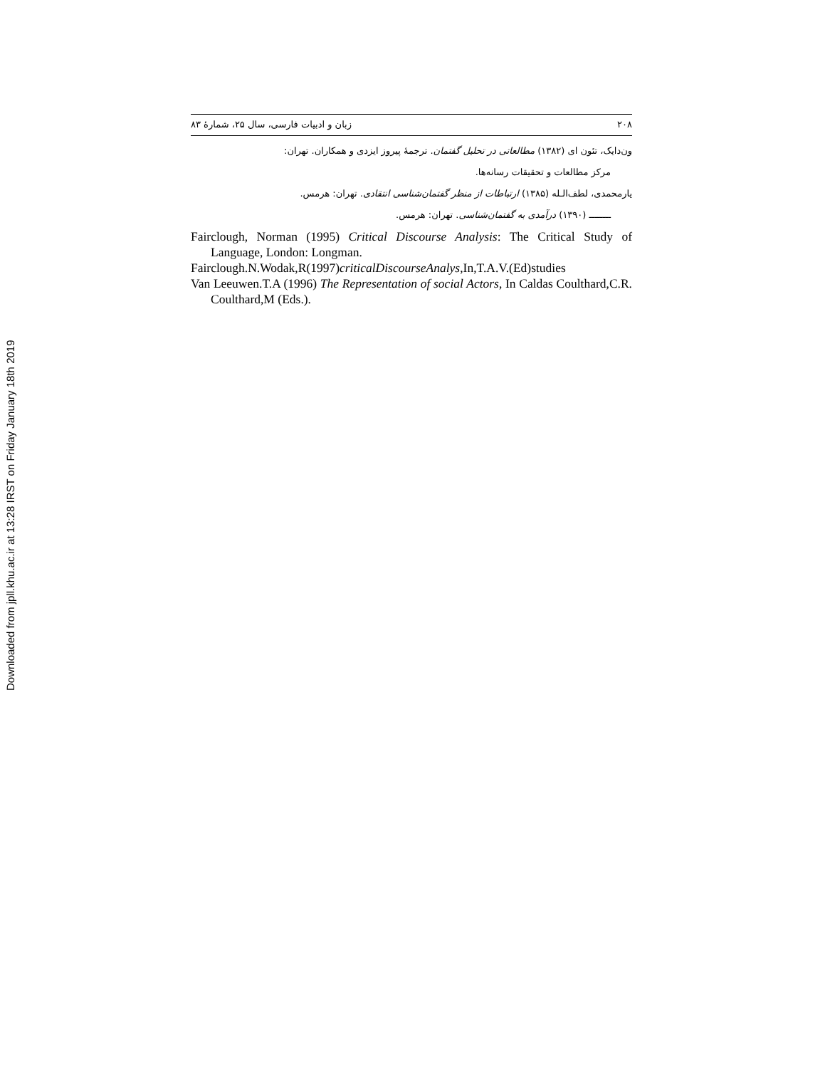Downloaded from jpll.khu.ac.ir at 13:28 IRST on Friday January 18th 2019
۲۰۸ زبان و ادبیات فارسی، سال ۲۵، شمارۀ ۸۳
ون‌دایک، تئون ای (۱۳۸۲) مطالعاتی در تحلیل گفتمان. ترجمۀ پیروز ایزدی و همکاران. تهران:
مرکز مطالعات و تحقیقات رسانه‌ها.
یارمحمدی، لطف‌الـله (۱۳۸۵) ارتباطات از منظر گفتمان‌شناسی انتقادی. تهران: هرمس.
ــــــــ (۱۳۹۰) درآمدی به گفتمان‌شناسی. تهران: هرمس.
Fairclough, Norman (1995) Critical Discourse Analysis: The Critical Study of Language, London: Longman.
Fairclough.N.Wodak,R(1997)criticalDiscourseAnalys,In,T.A.V.(Ed)studies
Van Leeuwen.T.A (1996) The Representation of social Actors, In Caldas Coulthard,C.R. Coulthard,M (Eds.).